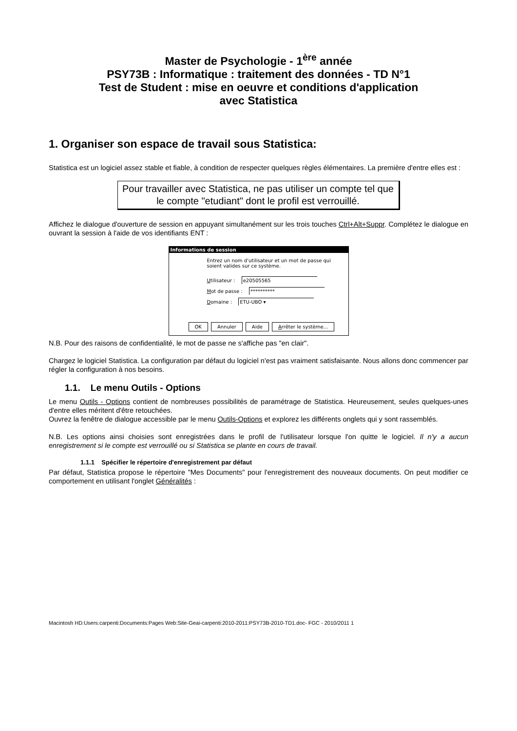Master de Psychologie - 1<sup>ère</sup> année
PSY73B : Informatique : traitement des données - TD N°1
Test de Student : mise en oeuvre et conditions d'application
avec Statistica
1. Organiser son espace de travail sous Statistica:
Statistica est un logiciel assez stable et fiable, à condition de respecter quelques règles élémentaires. La première d'entre elles est :
Pour travailler avec Statistica, ne pas utiliser un compte tel que le compte "etudiant" dont le profil est verrouillé.
Affichez le dialogue d'ouverture de session en appuyant simultanément sur les trois touches Ctrl+Alt+Suppr. Complétez le dialogue en ouvrant la session à l'aide de vos identifiants ENT :
Informations de session
Entrez un nom d'utilisateur et un mot de passe qui
soient valides sur ce système.
Utilisateur : e20505565
Mot de passe : **********
Domaine : ETU-UBO ▾
OK Annuler Aide Arrêter le système...
N.B. Pour des raisons de confidentialité, le mot de passe ne s'affiche pas "en clair".
Chargez le logiciel Statistica. La configuration par défaut du logiciel n'est pas vraiment satisfaisante. Nous allons donc commencer par régler la configuration à nos besoins.
1.1. Le menu Outils - Options
Le menu Outils - Options contient de nombreuses possibilités de paramétrage de Statistica. Heureusement, seules quelques-unes d'entre elles méritent d'être retouchées.
Ouvrez la fenêtre de dialogue accessible par le menu Outils-Options et explorez les différents onglets qui y sont rassemblés.
N.B. Les options ainsi choisies sont enregistrées dans le profil de l'utilisateur lorsque l'on quitte le logiciel. Il n'y a aucun enregistrement si le compte est verrouillé ou si Statistica se plante en cours de travail.
1.1.1 Spécifier le répertoire d'enregistrement par défaut
Par défaut, Statistica propose le répertoire "Mes Documents" pour l'enregistrement des nouveaux documents. On peut modifier ce comportement en utilisant l'onglet Généralités :
Macintosh HD:Users:carpenti:Documents:Pages Web:Site-Geai-carpenti:2010-2011:PSY73B-2010-TD1.doc- FGC - 2010/2011 1